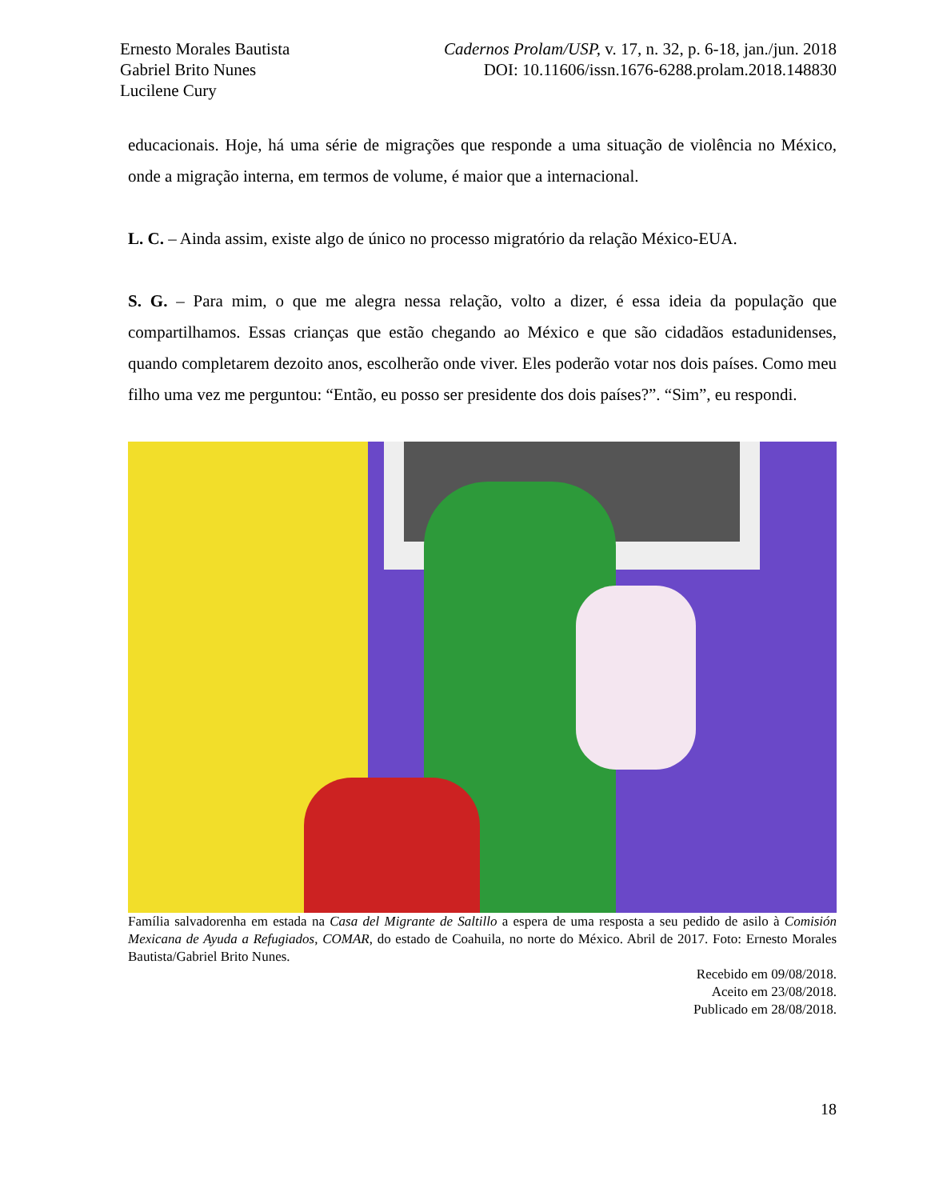Ernesto Morales Bautista
Gabriel Brito Nunes
Lucilene Cury
Cadernos Prolam/USP, v. 17, n. 32, p. 6-18, jan./jun. 2018
DOI: 10.11606/issn.1676-6288.prolam.2018.148830
educacionais. Hoje, há uma série de migrações que responde a uma situação de violência no México, onde a migração interna, em termos de volume, é maior que a internacional.
L. C. – Ainda assim, existe algo de único no processo migratório da relação México-EUA.
S. G. – Para mim, o que me alegra nessa relação, volto a dizer, é essa ideia da população que compartilhamos. Essas crianças que estão chegando ao México e que são cidadãos estadunidenses, quando completarem dezoito anos, escolherão onde viver. Eles poderão votar nos dois países. Como meu filho uma vez me perguntou: “Então, eu posso ser presidente dos dois países?”. “Sim”, eu respondi.
Família salvadorenha em estada na Casa del Migrante de Saltillo a espera de uma resposta a seu pedido de asilo à Comisión Mexicana de Ayuda a Refugiados, COMAR, do estado de Coahuila, no norte do México. Abril de 2017. Foto: Ernesto Morales Bautista/Gabriel Brito Nunes.
Recebido em 09/08/2018.
Aceito em 23/08/2018.
Publicado em 28/08/2018.
18